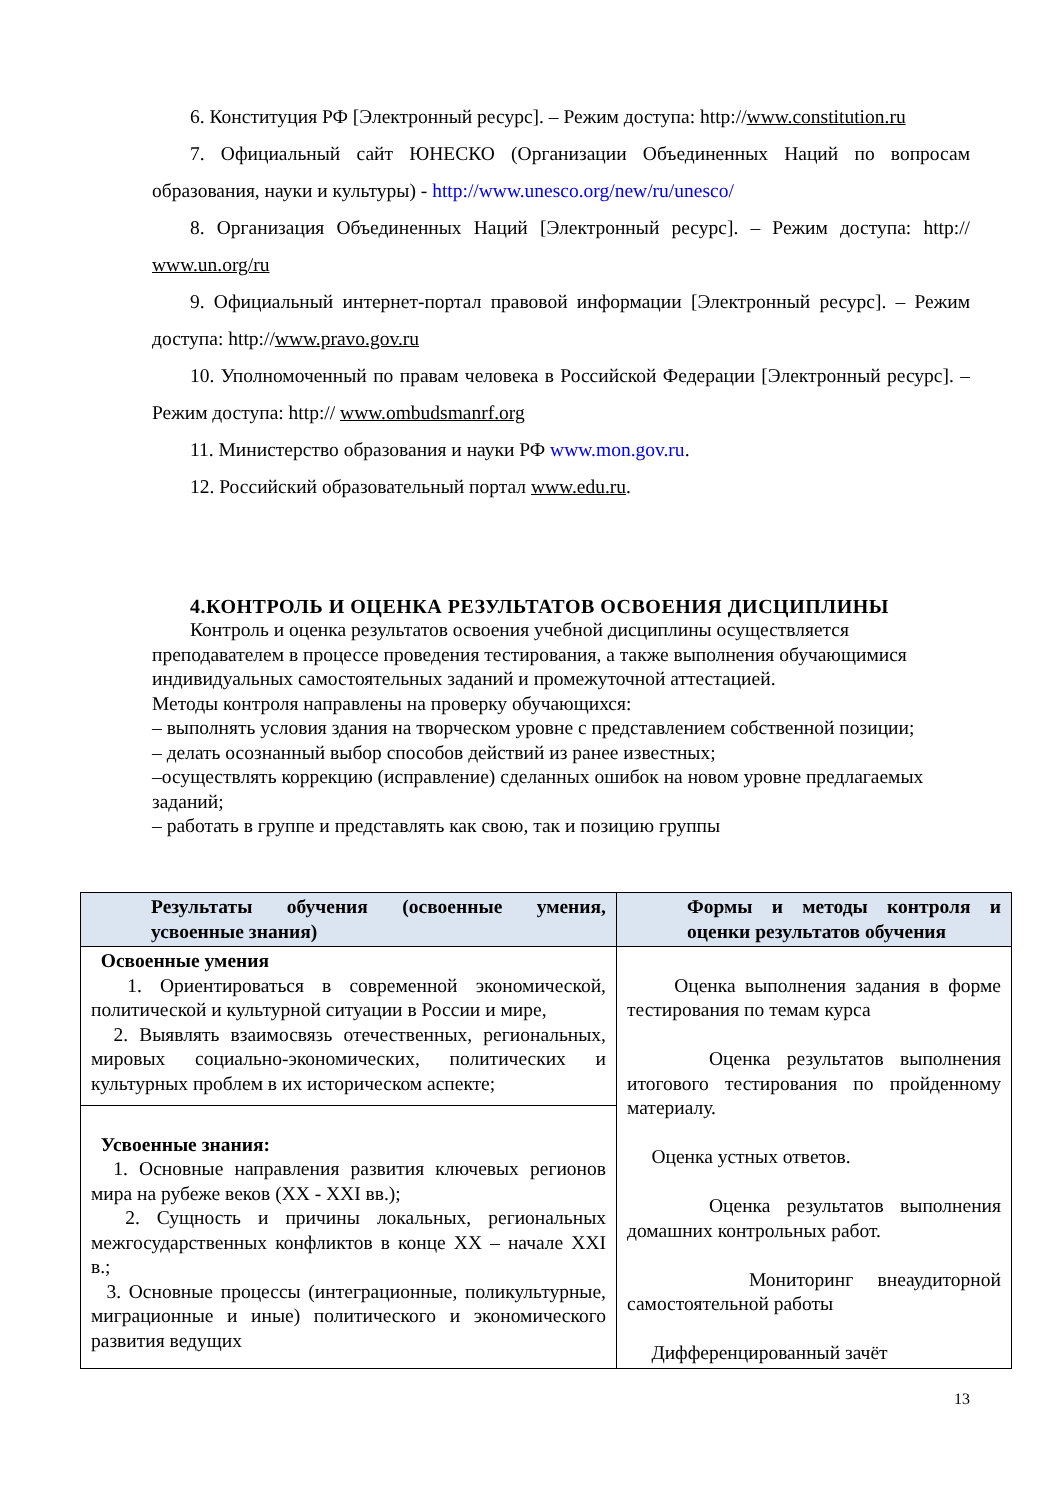6. Конституция РФ [Электронный ресурс]. – Режим доступа: http://www.constitution.ru
7. Официальный сайт ЮНЕСКО (Организации Объединенных Наций по вопросам образования, науки и культуры) - http://www.unesco.org/new/ru/unesco/
8. Организация Объединенных Наций [Электронный ресурс]. – Режим доступа: http:// www.un.org/ru
9. Официальный интернет-портал правовой информации [Электронный ресурс]. – Режим доступа: http://www.pravo.gov.ru
10. Уполномоченный по правам человека в Российской Федерации [Электронный ресурс]. – Режим доступа: http:// www.ombudsmanrf.org
11. Министерство образования и науки РФ www.mon.gov.ru.
12. Российский образовательный портал www.edu.ru.
4.КОНТРОЛЬ И ОЦЕНКА РЕЗУЛЬТАТОВ ОСВОЕНИЯ ДИСЦИПЛИНЫ
Контроль и оценка результатов освоения учебной дисциплины осуществляется преподавателем в процессе проведения тестирования, а также выполнения обучающимися индивидуальных самостоятельных заданий и промежуточной аттестацией.
Методы контроля направлены на проверку обучающихся:
– выполнять условия здания на творческом уровне с представлением собственной позиции;
– делать осознанный выбор способов действий из ранее известных;
–осуществлять коррекцию (исправление) сделанных ошибок на новом уровне предлагаемых заданий;
– работать в группе и представлять как свою, так и позицию группы
| Результаты обучения (освоенные умения, усвоенные знания) | Формы и методы контроля и оценки результатов обучения |
| --- | --- |
| Освоенные умения 1. Ориентироваться в современной экономической, политической и культурной ситуации в России и мире, 2. Выявлять взаимосвязь отечественных, региональных, мировых социально-экономических, политических и культурных проблем в их историческом аспекте; | Оценка выполнения задания в форме тестирования по темам курса Оценка результатов выполнения итогового тестирования по пройденному материалу. Оценка устных ответов. Оценка результатов выполнения домашних контрольных работ. Мониторинг внеаудиторной самостоятельной работы Дифференцированный зачёт |
| Усвоенные знания: 1. Основные направления развития ключевых регионов мира на рубеже веков (XX - XXI вв.); 2. Сущность и причины локальных, региональных межгосударственных конфликтов в конце XX – начале XXI в.; 3. Основные процессы (интеграционные, поликультурные, миграционные и иные) политического и экономического развития ведущих | |
13